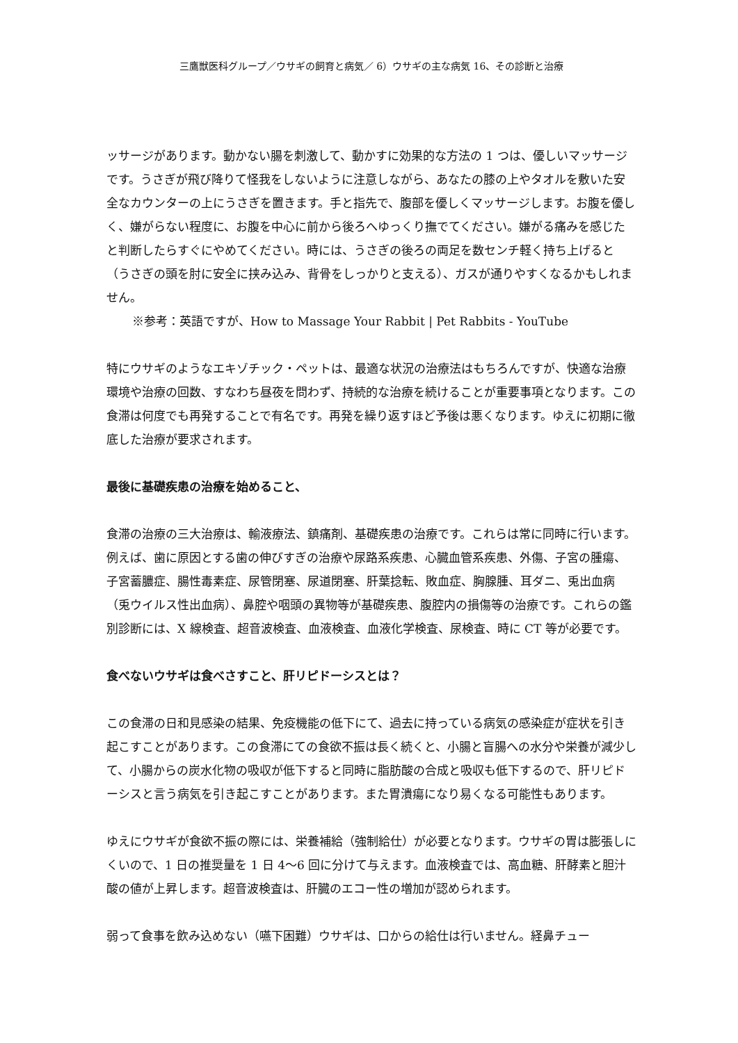三鷹獣医科グループ／ウサギの飼育と病気／ 6）ウサギの主な病気 16、その診断と治療
ッサージがあります。動かない腸を刺激して、動かすに効果的な方法の 1 つは、優しいマッサージです。うさぎが飛び降りて怪我をしないように注意しながら、あなたの膝の上やタオルを敷いた安全なカウンターの上にうさぎを置きます。手と指先で、腹部を優しくマッサージします。お腹を優しく、嫌がらない程度に、お腹を中心に前から後ろへゆっくり撫でてください。嫌がる痛みを感じたと判断したらすぐにやめてください。時には、うさぎの後ろの両足を数センチ軽く持ち上げると（うさぎの頭を肘に安全に挟み込み、背骨をしっかりと支える）、ガスが通りやすくなるかもしれません。
※参考：英語ですが、How to Massage Your Rabbit | Pet Rabbits - YouTube
特にウサギのようなエキゾチック・ペットは、最適な状況の治療法はもちろんですが、快適な治療環境や治療の回数、すなわち昼夜を問わず、持続的な治療を続けることが重要事項となります。この食滞は何度でも再発することで有名です。再発を繰り返すほど予後は悪くなります。ゆえに初期に徹底した治療が要求されます。
最後に基礎疾患の治療を始めること、
食滞の治療の三大治療は、輸液療法、鎮痛剤、基礎疾患の治療です。これらは常に同時に行います。例えば、歯に原因とする歯の伸びすぎの治療や尿路系疾患、心臓血管系疾患、外傷、子宮の腫瘍、子宮蓄膿症、腸性毒素症、尿管閉塞、尿道閉塞、肝葉捻転、敗血症、胸腺腫、耳ダニ、兎出血病（兎ウイルス性出血病）、鼻腔や咽頭の異物等が基礎疾患、腹腔内の損傷等の治療です。これらの鑑別診断には、X 線検査、超音波検査、血液検査、血液化学検査、尿検査、時に CT 等が必要です。
食べないウサギは食べさすこと、肝リピドーシスとは？
この食滞の日和見感染の結果、免疫機能の低下にて、過去に持っている病気の感染症が症状を引き起こすことがあります。この食滞にての食欲不振は長く続くと、小腸と盲腸への水分や栄養が減少して、小腸からの炭水化物の吸収が低下すると同時に脂肪酸の合成と吸収も低下するので、肝リピドーシスと言う病気を引き起こすことがあります。また胃潰瘍になり易くなる可能性もあります。
ゆえにウサギが食欲不振の際には、栄養補給（強制給仕）が必要となります。ウサギの胃は膨張しにくいので、1 日の推奨量を 1 日 4～6 回に分けて与えます。血液検査では、高血糖、肝酵素と胆汁酸の値が上昇します。超音波検査は、肝臓のエコー性の増加が認められます。
弱って食事を飲み込めない（嚥下困難）ウサギは、口からの給仕は行いません。経鼻チュー